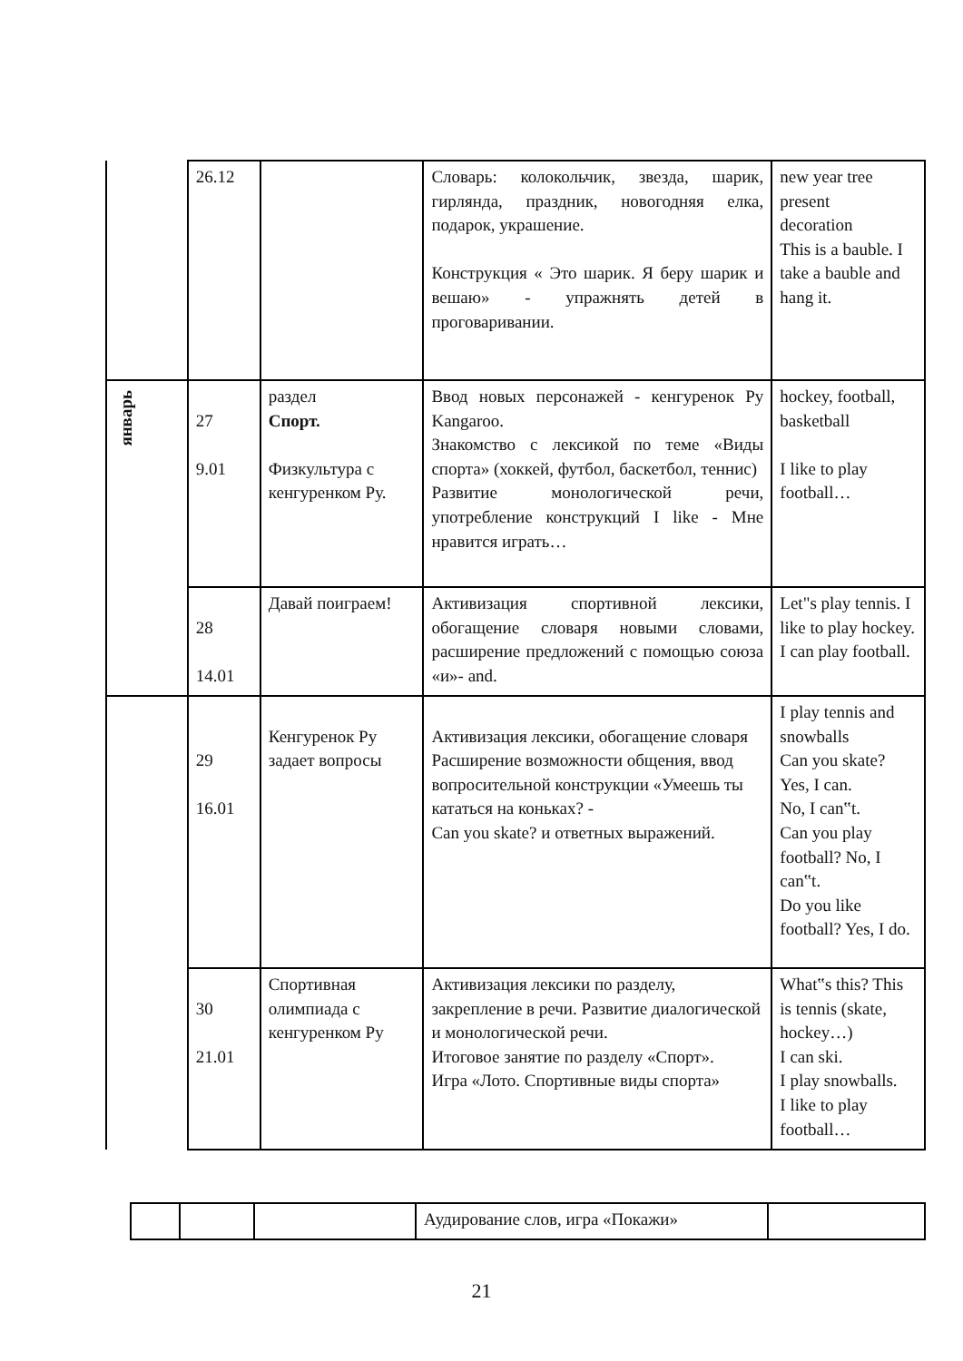| | 26.12 | | Словарь: колокольчик, звезда, шарик, гирлянда, праздник, новогодняя елка, подарок, украшение. Конструкция « Это шарик. Я беру шарик и вешаю» - упражнять детей в проговаривании. | new year tree present decoration This is a bauble. I take a bauble and hang it. |
| январь | 27 9.01 | раздел Спорт. Физкультура с кенгуренком Ру. | Ввод новых персонажей - кенгуренок Ру Kangaroo. Знакомство с лексикой по теме «Виды спорта» (хоккей, футбол, баскетбол, теннис) Развитие монологической речи, употребление конструкций I like - Мне нравится играть… | hockey, football, basketball I like to play football… |
| | 28 14.01 | Давай поиграем! | Активизация спортивной лексики, обогащение словаря новыми словами, расширение предложений с помощью союза «и»- and. | Let"s play tennis. I like to play hockey. I can play football. |
| | 29 16.01 | Кенгуренок Ру задает вопросы | Активизация лексики, обогащение словаря Расширение возможности общения, ввод вопросительной конструкции «Умеешь ты кататься на коньках? - Can you skate? и ответных выражений. | I play tennis and snowballs Can you skate? Yes, I can. No, I can‟t. Can you play football? No, I can‟t. Do you like football? Yes, I do. |
| | 30 21.01 | Спортивная олимпиада с кенгуренком Ру | Активизация лексики по разделу, закрепление в речи. Развитие диалогической и монологической речи. Итоговое занятие по разделу «Спорт». Игра «Лото. Спортивные виды спорта» | What‟s this? This is tennis (skate, hockey…) I can ski. I play snowballs. I like to play football… |
| | | | Аудирование слов, игра «Покажи» | |
21